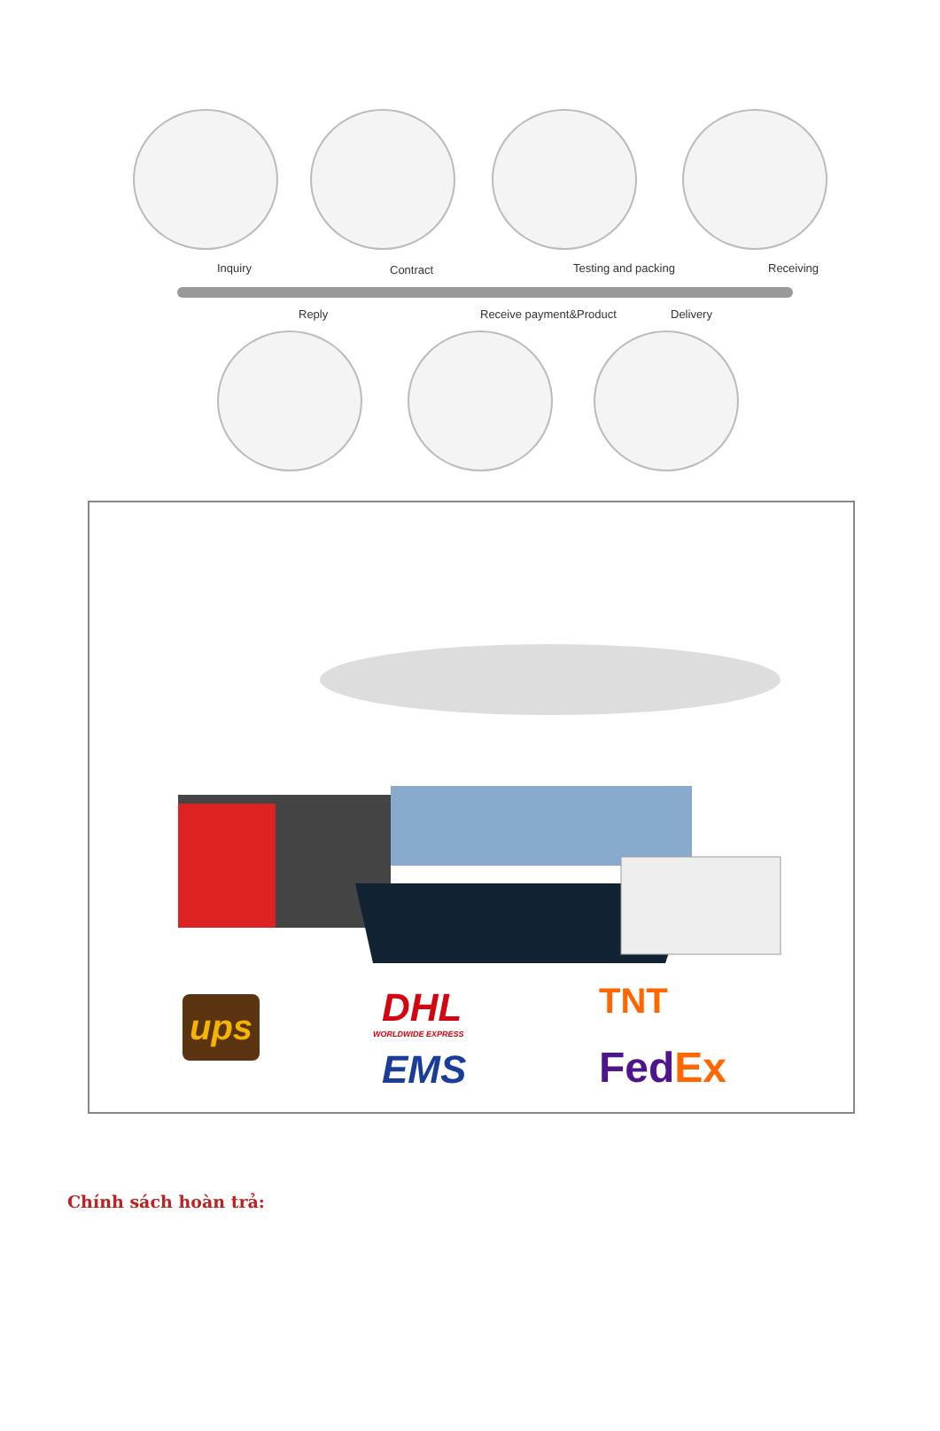Inquiry Contract Testing and packing Receiving
Reply Receive payment&Product Delivery
ups DHL
WORLDWIDE EXPRESS
EMS
TNT
FedEx
Chính sách hoàn trả: